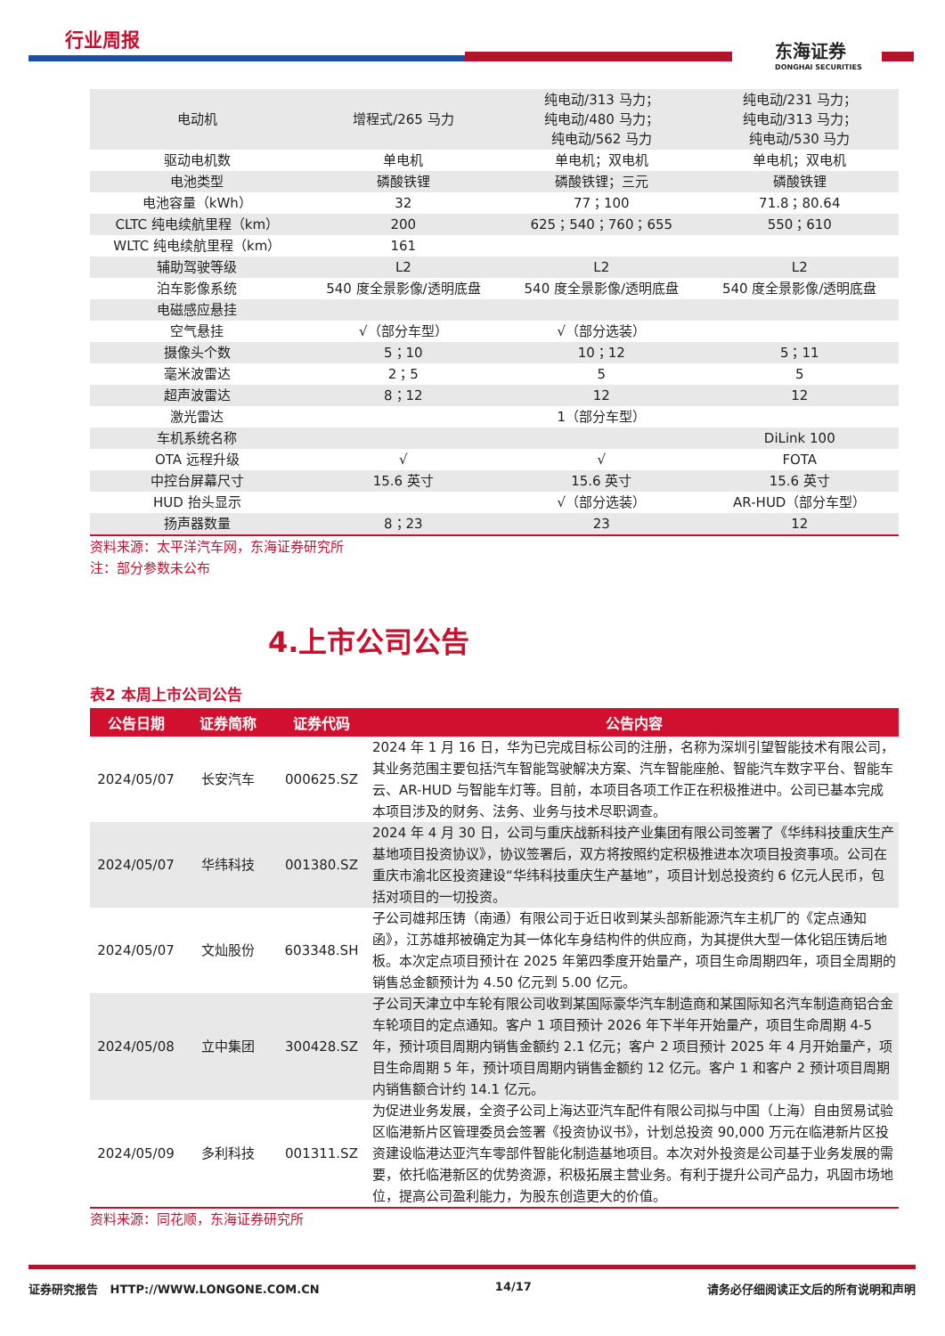行业周报
东海证券
DONGHAI SECURITIES
| 电动机 | 增程式/265 马力 | 纯电动/313 马力； 纯电动/480 马力； 纯电动/562 马力 | 纯电动/231 马力； 纯电动/313 马力； 纯电动/530 马力 |
| 驱动电机数 | 单电机 | 单电机；双电机 | 单电机；双电机 |
| 电池类型 | 磷酸铁锂 | 磷酸铁锂；三元 | 磷酸铁锂 |
| 电池容量（kWh） | 32 | 77；100 | 71.8；80.64 |
| CLTC 纯电续航里程（km） | 200 | 625；540；760；655 | 550；610 |
| WLTC 纯电续航里程（km） | 161 | | |
| 辅助驾驶等级 | L2 | L2 | L2 |
| 泊车影像系统 | 540 度全景影像/透明底盘 | 540 度全景影像/透明底盘 | 540 度全景影像/透明底盘 |
| 电磁感应悬挂 | | | |
| 空气悬挂 | √（部分车型） | √（部分选装） | |
| 摄像头个数 | 5；10 | 10；12 | 5；11 |
| 毫米波雷达 | 2；5 | 5 | 5 |
| 超声波雷达 | 8；12 | 12 | 12 |
| 激光雷达 | | 1（部分车型） | |
| 车机系统名称 | | | DiLink 100 |
| OTA 远程升级 | √ | √ | FOTA |
| 中控台屏幕尺寸 | 15.6 英寸 | 15.6 英寸 | 15.6 英寸 |
| HUD 抬头显示 | | √（部分选装） | AR-HUD（部分车型） |
| 扬声器数量 | 8；23 | 23 | 12 |
资料来源：太平洋汽车网，东海证券研究所
注：部分参数未公布
4.上市公司公告
表2 本周上市公司公告
| 公告日期 | 证券简称 | 证券代码 | 公告内容 |
| --- | --- | --- | --- |
| 2024/05/07 | 长安汽车 | 000625.SZ | 2024 年 1 月 16 日，华为已完成目标公司的注册，名称为深圳引望智能技术有限公司，其业务范围主要包括汽车智能驾驶解决方案、汽车智能座舱、智能汽车数字平台、智能车云、AR-HUD 与智能车灯等。目前，本项目各项工作正在积极推进中。公司已基本完成本项目涉及的财务、法务、业务与技术尽职调查。 |
| 2024/05/07 | 华纬科技 | 001380.SZ | 2024 年 4 月 30 日，公司与重庆战新科技产业集团有限公司签署了《华纬科技重庆生产基地项目投资协议》，协议签署后，双方将按照约定积极推进本次项目投资事项。公司在重庆市渝北区投资建设“华纬科技重庆生产基地”，项目计划总投资约 6 亿元人民币，包括对项目的一切投资。 |
| 2024/05/07 | 文灿股份 | 603348.SH | 子公司雄邦压铸（南通）有限公司于近日收到某头部新能源汽车主机厂的《定点通知函》，江苏雄邦被确定为其一体化车身结构件的供应商，为其提供大型一体化铝压铸后地板。本次定点项目预计在 2025 年第四季度开始量产，项目生命周期四年，项目全周期的销售总金额预计为 4.50 亿元到 5.00 亿元。 |
| 2024/05/08 | 立中集团 | 300428.SZ | 子公司天津立中车轮有限公司收到某国际豪华汽车制造商和某国际知名汽车制造商铝合金车轮项目的定点通知。客户 1 项目预计 2026 年下半年开始量产，项目生命周期 4-5 年，预计项目周期内销售金额约 2.1 亿元；客户 2 项目预计 2025 年 4 月开始量产，项目生命周期 5 年，预计项目周期内销售金额约 12 亿元。客户 1 和客户 2 预计项目周期内销售额合计约 14.1 亿元。 |
| 2024/05/09 | 多利科技 | 001311.SZ | 为促进业务发展，全资子公司上海达亚汽车配件有限公司拟与中国（上海）自由贸易试验区临港新片区管理委员会签署《投资协议书》，计划总投资 90,000 万元在临港新片区投资建设临港达亚汽车零部件智能化制造基地项目。本次对外投资是公司基于业务发展的需要，依托临港新区的优势资源，积极拓展主营业务。有利于提升公司产品力，巩固市场地位，提高公司盈利能力，为股东创造更大的价值。 |
资料来源：同花顺，东海证券研究所
证券研究报告 HTTP://WWW.LONGONE.COM.CN 14/17 请务必仔细阅读正文后的所有说明和声明